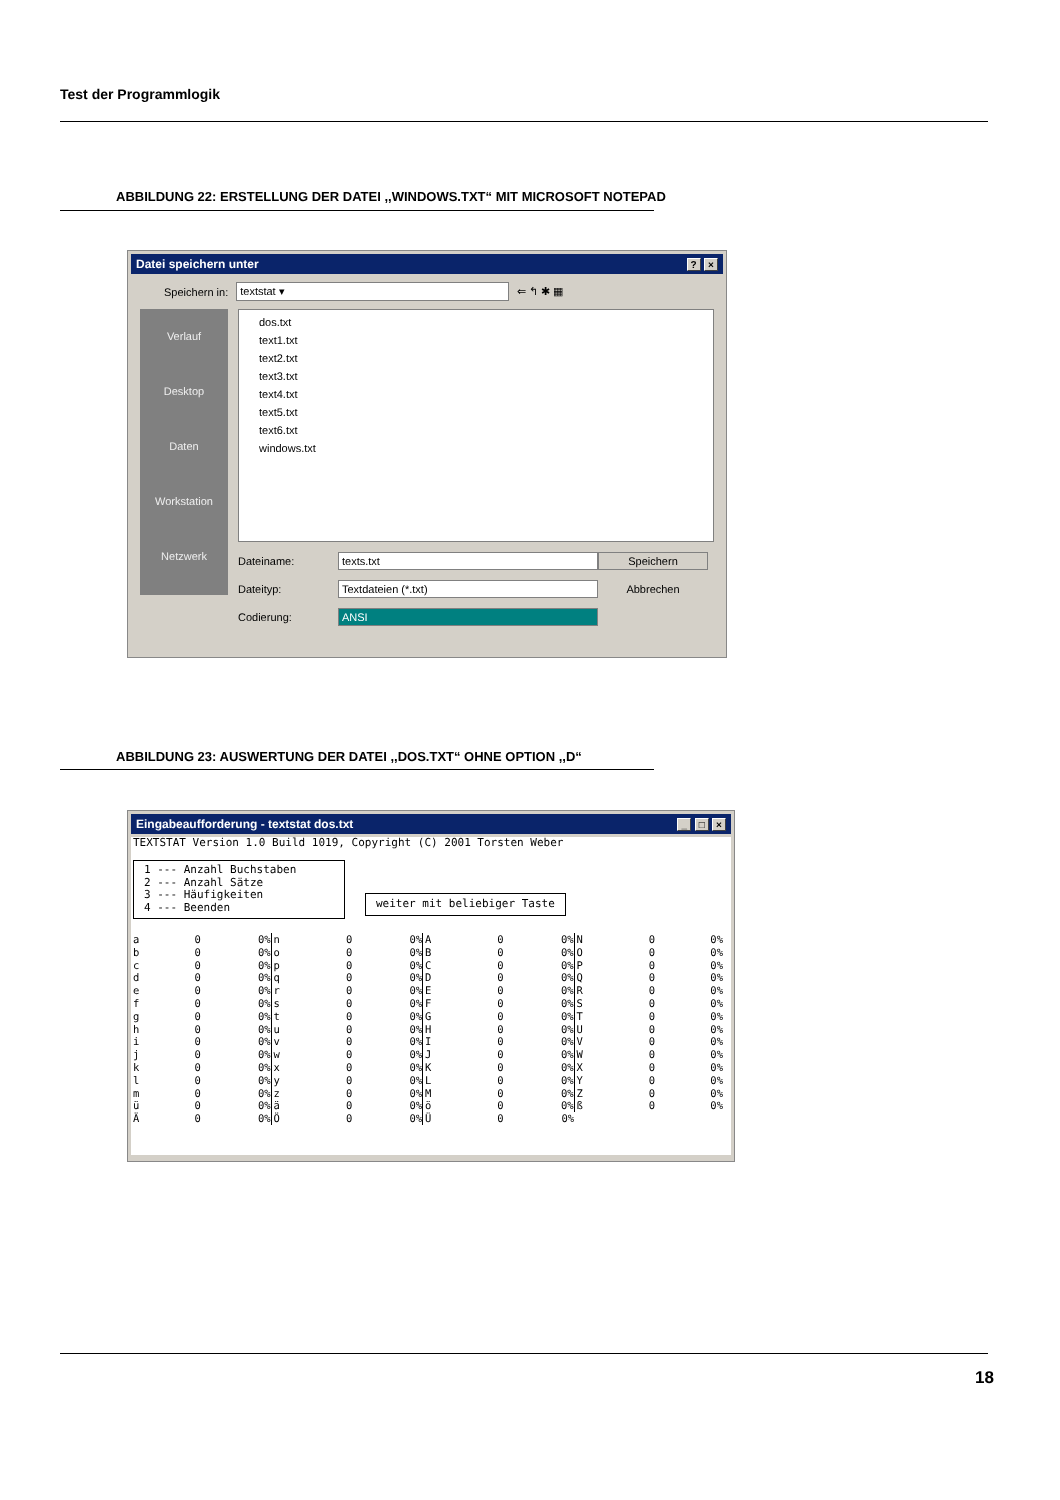Test der Programmlogik
ABBILDUNG 22: ERSTELLUNG DER DATEI ,,WINDOWS.TXT“ MIT MICROSOFT NOTEPAD
Datei speichern unter? ×
Speichern in: textstat ▾ ⇐ ↰ ✱ ▦
Verlauf
Desktop
Daten
Workstation
Netzwerk
dos.txt
text1.txt
text2.txt
text3.txt
text4.txt
text5.txt
text6.txt
windows.txt
Dateiname: texts.txt Speichern Dateityp: Textdateien (*.txt) Abbrechen Codierung: ANSI
ABBILDUNG 23: AUSWERTUNG DER DATEI ,,DOS.TXT“ OHNE OPTION ,,D“
Eingabeaufforderung - textstat dos.txt _ □ ×
TEXTSTAT Version 1.0 Build 1019, Copyright (C) 2001 Torsten Weber
1 --- Anzahl Buchstaben 2 --- Anzahl Sätze 3 --- Häufigkeiten 4 --- Beenden
weiter mit beliebiger Taste
| a | 0 | 0% | n | 0 | 0% | A | 0 | 0% | N | 0 | 0% |
| b | 0 | 0% | o | 0 | 0% | B | 0 | 0% | O | 0 | 0% |
| c | 0 | 0% | p | 0 | 0% | C | 0 | 0% | P | 0 | 0% |
| d | 0 | 0% | q | 0 | 0% | D | 0 | 0% | Q | 0 | 0% |
| e | 0 | 0% | r | 0 | 0% | E | 0 | 0% | R | 0 | 0% |
| f | 0 | 0% | s | 0 | 0% | F | 0 | 0% | S | 0 | 0% |
| g | 0 | 0% | t | 0 | 0% | G | 0 | 0% | T | 0 | 0% |
| h | 0 | 0% | u | 0 | 0% | H | 0 | 0% | U | 0 | 0% |
| i | 0 | 0% | v | 0 | 0% | I | 0 | 0% | V | 0 | 0% |
| j | 0 | 0% | w | 0 | 0% | J | 0 | 0% | W | 0 | 0% |
| k | 0 | 0% | x | 0 | 0% | K | 0 | 0% | X | 0 | 0% |
| l | 0 | 0% | y | 0 | 0% | L | 0 | 0% | Y | 0 | 0% |
| m | 0 | 0% | z | 0 | 0% | M | 0 | 0% | Z | 0 | 0% |
| ü | 0 | 0% | ä | 0 | 0% | ö | 0 | 0% | ß | 0 | 0% |
| Ä | 0 | 0% | Ö | 0 | 0% | Ü | 0 | 0% | | | |
18